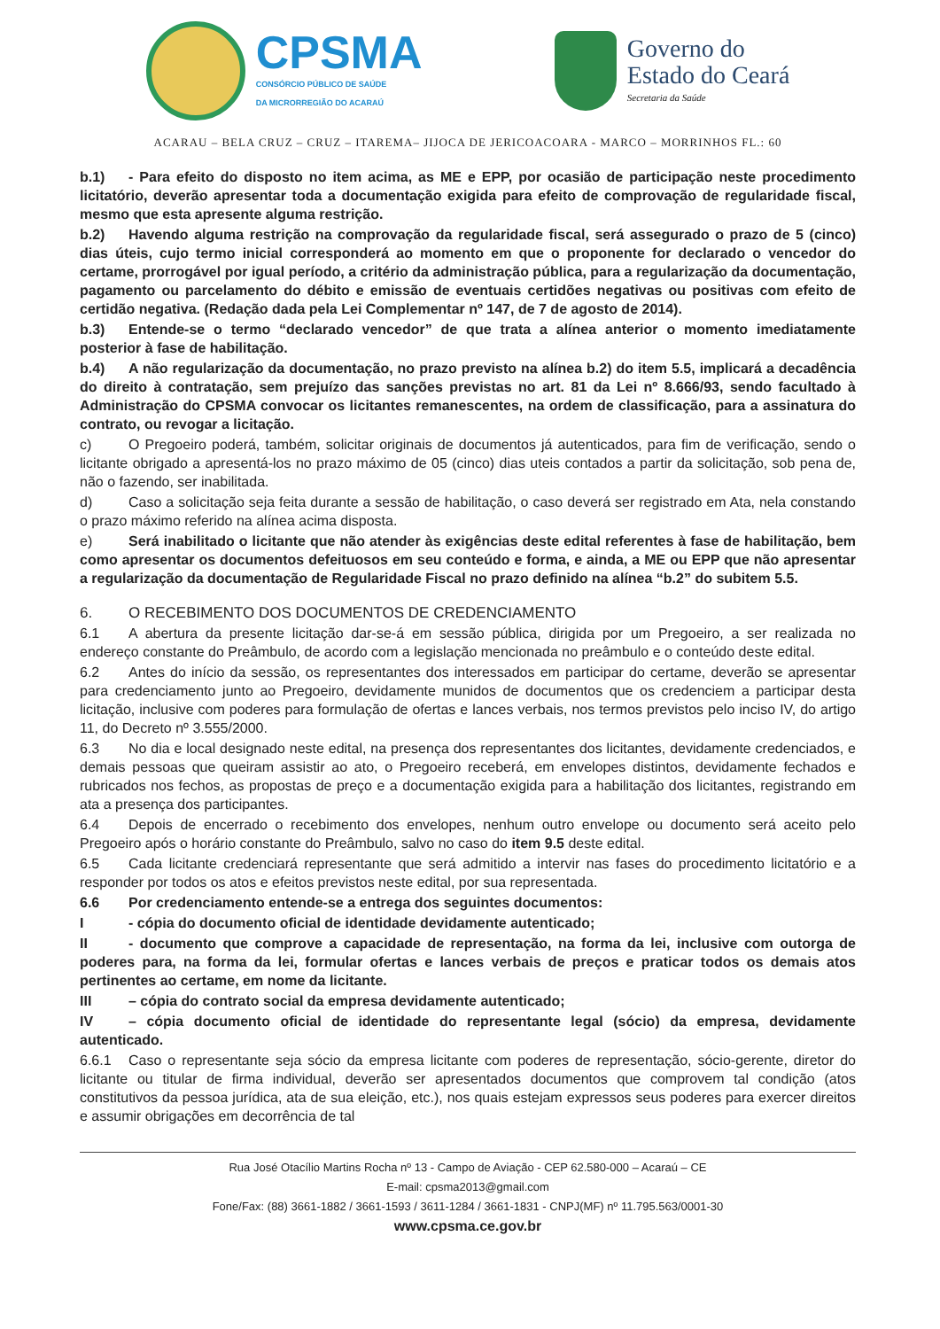CPSMA
CONSÓRCIO PÚBLICO DE SAÚDE
DA MICRORREGIÃO DO ACARAÚ
Governo do
Estado do Ceará
Secretaria da Saúde
ACARAU – BELA CRUZ – CRUZ – ITAREMA– JIJOCA DE JERICOACOARA - MARCO – MORRINHOS FL.: 60
b.1) - Para efeito do disposto no item acima, as ME e EPP, por ocasião de participação neste procedimento licitatório, deverão apresentar toda a documentação exigida para efeito de comprovação de regularidade fiscal, mesmo que esta apresente alguma restrição.
b.2) Havendo alguma restrição na comprovação da regularidade fiscal, será assegurado o prazo de 5 (cinco) dias úteis, cujo termo inicial corresponderá ao momento em que o proponente for declarado o vencedor do certame, prorrogável por igual período, a critério da administração pública, para a regularização da documentação, pagamento ou parcelamento do débito e emissão de eventuais certidões negativas ou positivas com efeito de certidão negativa. (Redação dada pela Lei Complementar nº 147, de 7 de agosto de 2014).
b.3) Entende-se o termo “declarado vencedor” de que trata a alínea anterior o momento imediatamente posterior à fase de habilitação.
b.4) A não regularização da documentação, no prazo previsto na alínea b.2) do item 5.5, implicará a decadência do direito à contratação, sem prejuízo das sanções previstas no art. 81 da Lei nº 8.666/93, sendo facultado à Administração do CPSMA convocar os licitantes remanescentes, na ordem de classificação, para a assinatura do contrato, ou revogar a licitação.
c) O Pregoeiro poderá, também, solicitar originais de documentos já autenticados, para fim de verificação, sendo o licitante obrigado a apresentá-los no prazo máximo de 05 (cinco) dias uteis contados a partir da solicitação, sob pena de, não o fazendo, ser inabilitada.
d) Caso a solicitação seja feita durante a sessão de habilitação, o caso deverá ser registrado em Ata, nela constando o prazo máximo referido na alínea acima disposta.
e) Será inabilitado o licitante que não atender às exigências deste edital referentes à fase de habilitação, bem como apresentar os documentos defeituosos em seu conteúdo e forma, e ainda, a ME ou EPP que não apresentar a regularização da documentação de Regularidade Fiscal no prazo definido na alínea “b.2” do subitem 5.5.
6. O RECEBIMENTO DOS DOCUMENTOS DE CREDENCIAMENTO
6.1 A abertura da presente licitação dar-se-á em sessão pública, dirigida por um Pregoeiro, a ser realizada no endereço constante do Preâmbulo, de acordo com a legislação mencionada no preâmbulo e o conteúdo deste edital.
6.2 Antes do início da sessão, os representantes dos interessados em participar do certame, deverão se apresentar para credenciamento junto ao Pregoeiro, devidamente munidos de documentos que os credenciem a participar desta licitação, inclusive com poderes para formulação de ofertas e lances verbais, nos termos previstos pelo inciso IV, do artigo 11, do Decreto nº 3.555/2000.
6.3 No dia e local designado neste edital, na presença dos representantes dos licitantes, devidamente credenciados, e demais pessoas que queiram assistir ao ato, o Pregoeiro receberá, em envelopes distintos, devidamente fechados e rubricados nos fechos, as propostas de preço e a documentação exigida para a habilitação dos licitantes, registrando em ata a presença dos participantes.
6.4 Depois de encerrado o recebimento dos envelopes, nenhum outro envelope ou documento será aceito pelo Pregoeiro após o horário constante do Preâmbulo, salvo no caso do item 9.5 deste edital.
6.5 Cada licitante credenciará representante que será admitido a intervir nas fases do procedimento licitatório e a responder por todos os atos e efeitos previstos neste edital, por sua representada.
6.6 Por credenciamento entende-se a entrega dos seguintes documentos:
I - cópia do documento oficial de identidade devidamente autenticado;
II - documento que comprove a capacidade de representação, na forma da lei, inclusive com outorga de poderes para, na forma da lei, formular ofertas e lances verbais de preços e praticar todos os demais atos pertinentes ao certame, em nome da licitante.
III – cópia do contrato social da empresa devidamente autenticado;
IV – cópia documento oficial de identidade do representante legal (sócio) da empresa, devidamente autenticado.
6.6.1 Caso o representante seja sócio da empresa licitante com poderes de representação, sócio-gerente, diretor do licitante ou titular de firma individual, deverão ser apresentados documentos que comprovem tal condição (atos constitutivos da pessoa jurídica, ata de sua eleição, etc.), nos quais estejam expressos seus poderes para exercer direitos e assumir obrigações em decorrência de tal
Rua José Otacílio Martins Rocha nº 13 - Campo de Aviação - CEP 62.580-000 – Acaraú – CE
E-mail: cpsma2013@gmail.com
Fone/Fax: (88) 3661-1882 / 3661-1593 / 3611-1284 / 3661-1831 - CNPJ(MF) nº 11.795.563/0001-30
www.cpsma.ce.gov.br